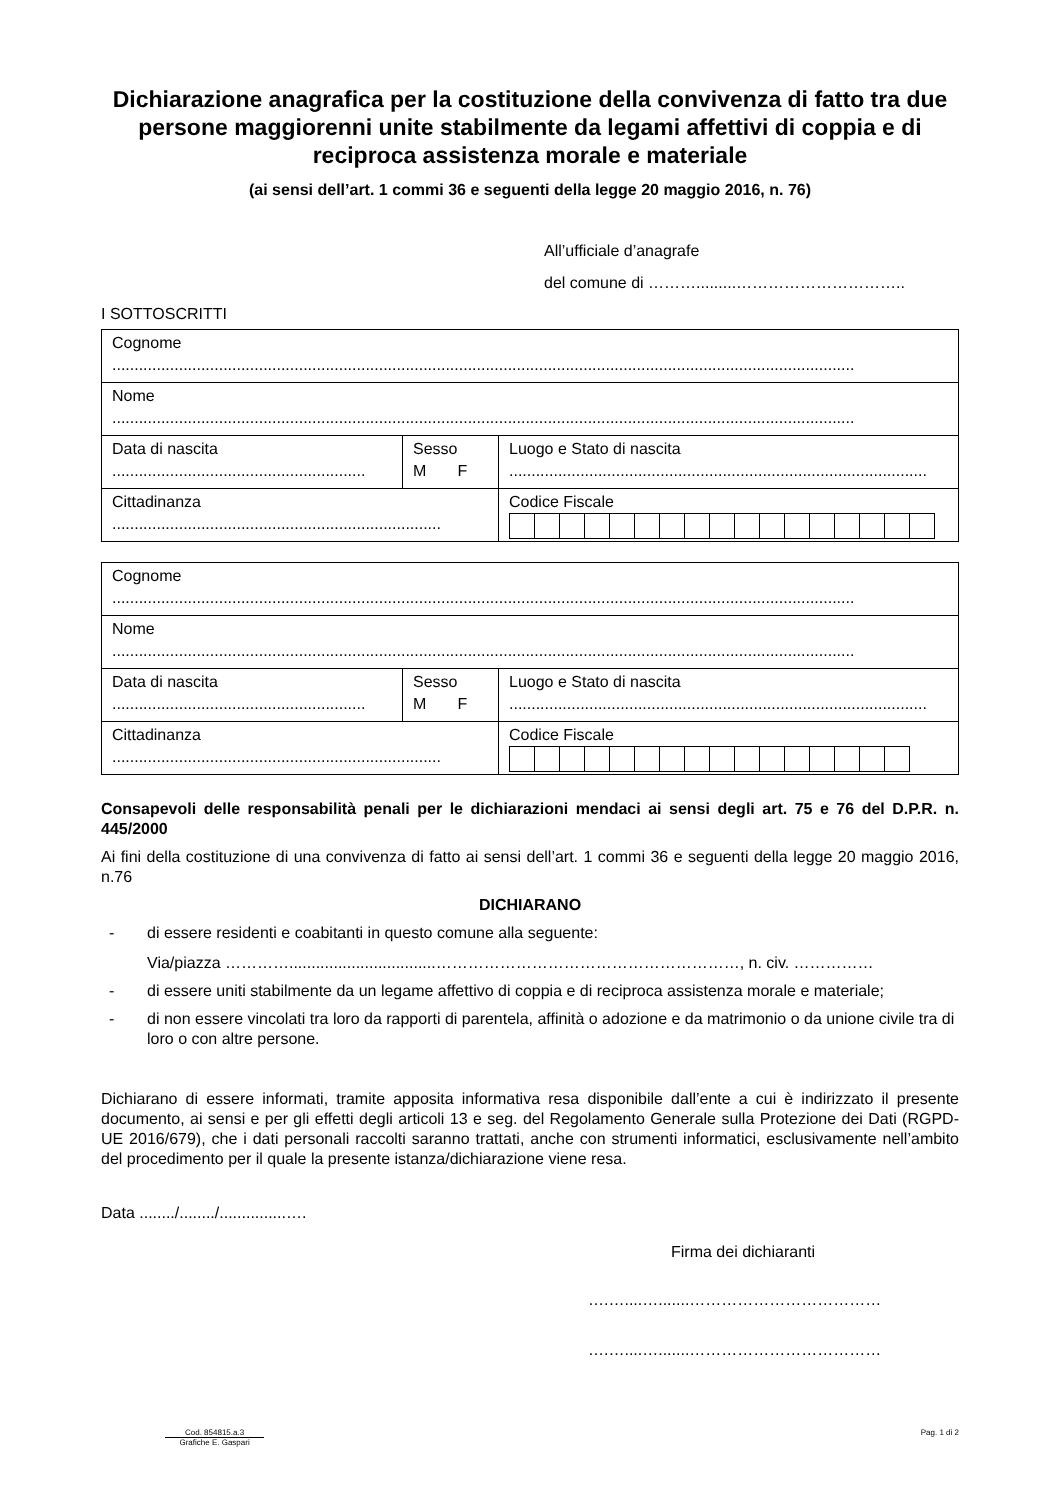Dichiarazione anagrafica per la costituzione della convivenza di fatto tra due persone maggiorenni unite stabilmente da legami affettivi di coppia e di reciproca assistenza morale e materiale
(ai sensi dell’art. 1 commi 36 e seguenti della legge 20 maggio 2016, n. 76)
All’ufficiale d’anagrafe
del comune di ……….........…………………………..
I SOTTOSCRITTI
| Cognome ....................................................................................................................................................................... | | |
| Nome ....................................................................................................................................................................... | | |
| Data di nascita ......................................................... | Sesso M F | Luogo e Stato di nascita .............................................................................................. |
| Cittadinanza .......................................................................... | | Codice Fiscale |
| Cognome ....................................................................................................................................................................... | | |
| Nome ....................................................................................................................................................................... | | |
| Data di nascita ......................................................... | Sesso M F | Luogo e Stato di nascita .............................................................................................. |
| Cittadinanza .......................................................................... | | Codice Fiscale |
Consapevoli delle responsabilità penali per le dichiarazioni mendaci ai sensi degli art. 75 e 76 del D.P.R. n. 445/2000
Ai fini della costituzione di una convivenza di fatto ai sensi dell’art. 1 commi 36 e seguenti della legge 20 maggio 2016, n.76
DICHIARANO
- di essere residenti e coabitanti in questo comune alla seguente:
Via/piazza ………….................................…………………………………………………, n. civ. ……………
- di essere uniti stabilmente da un legame affettivo di coppia e di reciproca assistenza morale e materiale;
- di non essere vincolati tra loro da rapporti di parentela, affinità o adozione e da matrimonio o da unione civile tra di loro o con altre persone.
Dichiarano di essere informati, tramite apposita informativa resa disponibile dall’ente a cui è indirizzato il presente documento, ai sensi e per gli effetti degli articoli 13 e seg. del Regolamento Generale sulla Protezione dei Dati (RGPD-UE 2016/679), che i dati personali raccolti saranno trattati, anche con strumenti informatici, esclusivamente nell’ambito del procedimento per il quale la presente istanza/dichiarazione viene resa.
Data ......../......../...............….
Firma dei dichiaranti
….…....….......………………………………
….…....….......………………………………
Cod. 854815.a.3
Grafiche E. Gaspari
Pag. 1 di 2